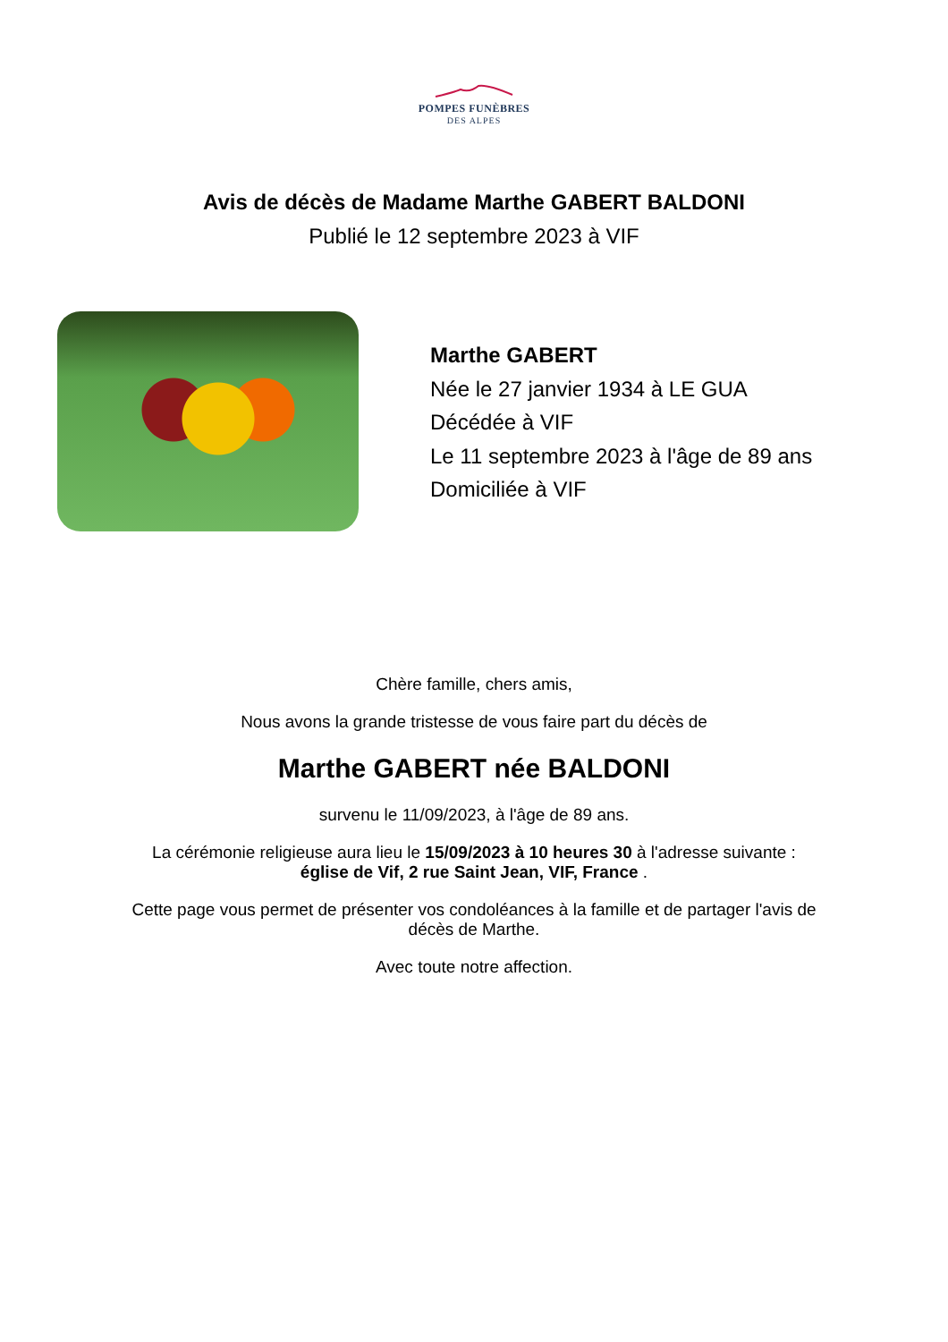POMPES FUNÈBRES
DES ALPES
Avis de décès de Madame Marthe GABERT BALDONI
Publié le 12 septembre 2023 à VIF
Marthe GABERT
Née le 27 janvier 1934 à LE GUA
Décédée à VIF
Le 11 septembre 2023 à l'âge de 89 ans
Domiciliée à VIF
Chère famille, chers amis,
Nous avons la grande tristesse de vous faire part du décès de
Marthe GABERT née BALDONI
survenu le 11/09/2023, à l'âge de 89 ans.
La cérémonie religieuse aura lieu le 15/09/2023 à 10 heures 30 à l'adresse suivante :
église de Vif, 2 rue Saint Jean, VIF, France .
Cette page vous permet de présenter vos condoléances à la famille et de partager l'avis de
décès de Marthe.
Avec toute notre affection.